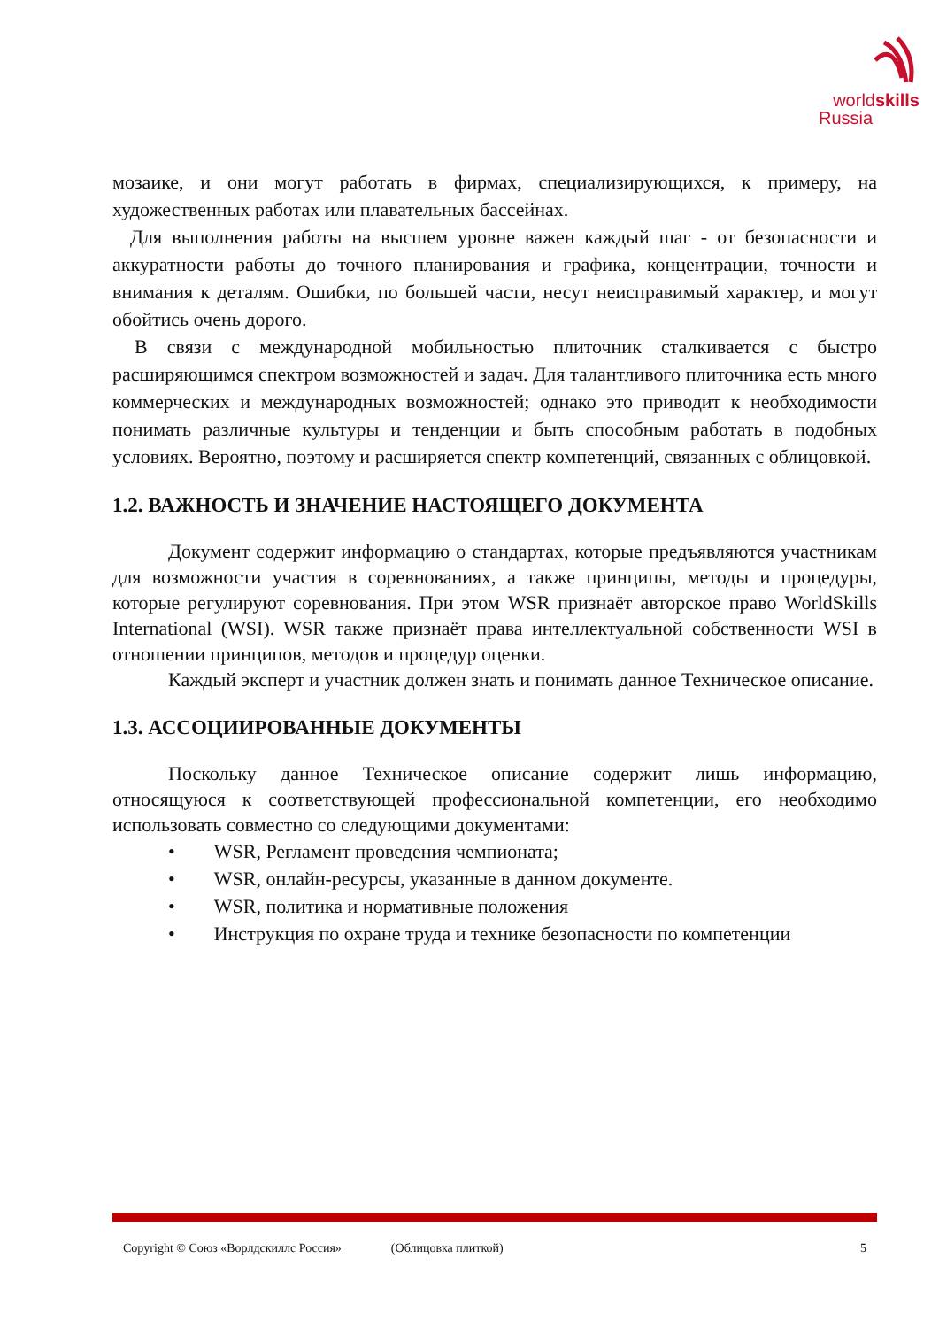worldskills
Russia
мозаике, и они могут работать в фирмах, специализирующихся, к примеру, на художественных работах или плавательных бассейнах.
Для выполнения работы на высшем уровне важен каждый шаг - от безопасности и аккуратности работы до точного планирования и графика, концентрации, точности и внимания к деталям. Ошибки, по большей части, несут неисправимый характер, и могут обойтись очень дорого.
В связи с международной мобильностью плиточник сталкивается с быстро расширяющимся спектром возможностей и задач. Для талантливого плиточника есть много коммерческих и международных возможностей; однако это приводит к необходимости понимать различные культуры и тенденции и быть способным работать в подобных условиях. Вероятно, поэтому и расширяется спектр компетенций, связанных с облицовкой.
1.2. ВАЖНОСТЬ И ЗНАЧЕНИЕ НАСТОЯЩЕГО ДОКУМЕНТА
Документ содержит информацию о стандартах, которые предъявляются участникам для возможности участия в соревнованиях, а также принципы, методы и процедуры, которые регулируют соревнования. При этом WSR признаёт авторское право WorldSkills International (WSI). WSR также признаёт права интеллектуальной собственности WSI в отношении принципов, методов и процедур оценки.
Каждый эксперт и участник должен знать и понимать данное Техническое описание.
1.3. АССОЦИИРОВАННЫЕ ДОКУМЕНТЫ
Поскольку данное Техническое описание содержит лишь информацию, относящуюся к соответствующей профессиональной компетенции, его необходимо использовать совместно со следующими документами:
• WSR, Регламент проведения чемпионата;
• WSR, онлайн-ресурсы, указанные в данном документе.
• WSR, политика и нормативные положения
• Инструкция по охране труда и технике безопасности по компетенции
Copyright © Союз «Ворлдскиллс Россия» (Облицовка плиткой) 5